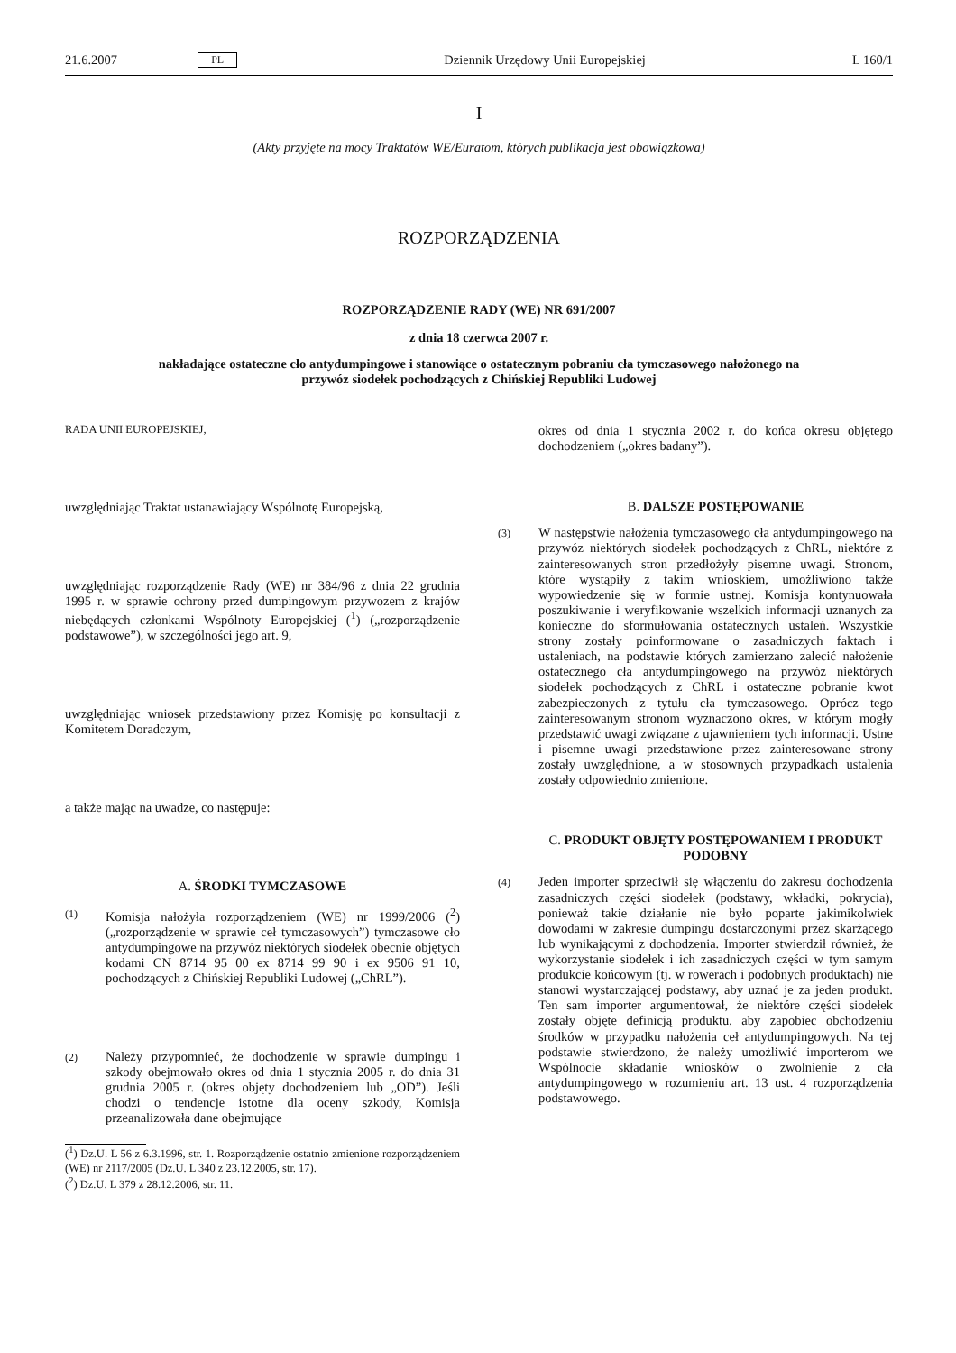21.6.2007 PL Dziennik Urzędowy Unii Europejskiej L 160/1
I
(Akty przyjęte na mocy Traktatów WE/Euratom, których publikacja jest obowiązkowa)
ROZPORZĄDZENIA
ROZPORZĄDZENIE RADY (WE) NR 691/2007
z dnia 18 czerwca 2007 r.
nakładające ostateczne cło antydumpingowe i stanowiące o ostatecznym pobraniu cła tymczasowego nałożonego na przywóz siodełek pochodzących z Chińskiej Republiki Ludowej
RADA UNII EUROPEJSKIEJ,
uwzględniając Traktat ustanawiający Wspólnotę Europejską,
uwzględniając rozporządzenie Rady (WE) nr 384/96 z dnia 22 grudnia 1995 r. w sprawie ochrony przed dumpingowym przywozem z krajów niebędących członkami Wspólnoty Europejskiej (<sup>1</sup>) („rozporządzenie podstawowe”), w szczególności jego art. 9,
uwzględniając wniosek przedstawiony przez Komisję po konsultacji z Komitetem Doradczym,
a także mając na uwadze, co następuje:
A. ŚRODKI TYMCZASOWE
(1)
Komisja nałożyła rozporządzeniem (WE) nr 1999/2006 (<sup>2</sup>) („rozporządzenie w sprawie ceł tymczasowych”) tymczasowe cło antydumpingowe na przywóz niektórych siodełek obecnie objętych kodami CN 8714 95 00 ex 8714 99 90 i ex 9506 91 10, pochodzących z Chińskiej Republiki Ludowej („ChRL”).
(2)
Należy przypomnieć, że dochodzenie w sprawie dumpingu i szkody obejmowało okres od dnia 1 stycznia 2005 r. do dnia 31 grudnia 2005 r. (okres objęty dochodzeniem lub „OD”). Jeśli chodzi o tendencje istotne dla oceny szkody, Komisja przeanalizowała dane obejmujące
(<sup>1</sup>) Dz.U. L 56 z 6.3.1996, str. 1. Rozporządzenie ostatnio zmienione rozporządzeniem (WE) nr 2117/2005 (Dz.U. L 340 z 23.12.2005, str. 17).
(<sup>2</sup>) Dz.U. L 379 z 28.12.2006, str. 11.
okres od dnia 1 stycznia 2002 r. do końca okresu objętego dochodzeniem („okres badany”).
B. DALSZE POSTĘPOWANIE
(3)
W następstwie nałożenia tymczasowego cła antydumpingowego na przywóz niektórych siodełek pochodzących z ChRL, niektóre z zainteresowanych stron przedłożyły pisemne uwagi. Stronom, które wystąpiły z takim wnioskiem, umożliwiono także wypowiedzenie się w formie ustnej. Komisja kontynuowała poszukiwanie i weryfikowanie wszelkich informacji uznanych za konieczne do sformułowania ostatecznych ustaleń. Wszystkie strony zostały poinformowane o zasadniczych faktach i ustaleniach, na podstawie których zamierzano zalecić nałożenie ostatecznego cła antydumpingowego na przywóz niektórych siodełek pochodzących z ChRL i ostateczne pobranie kwot zabezpieczonych z tytułu cła tymczasowego. Oprócz tego zainteresowanym stronom wyznaczono okres, w którym mogły przedstawić uwagi związane z ujawnieniem tych informacji. Ustne i pisemne uwagi przedstawione przez zainteresowane strony zostały uwzględnione, a w stosownych przypadkach ustalenia zostały odpowiednio zmienione.
C. PRODUKT OBJĘTY POSTĘPOWANIEM I PRODUKT PODOBNY
(4)
Jeden importer sprzeciwił się włączeniu do zakresu dochodzenia zasadniczych części siodełek (podstawy, wkładki, pokrycia), ponieważ takie działanie nie było poparte jakimikolwiek dowodami w zakresie dumpingu dostarczonymi przez skarżącego lub wynikającymi z dochodzenia. Importer stwierdził również, że wykorzystanie siodełek i ich zasadniczych części w tym samym produkcie końcowym (tj. w rowerach i podobnych produktach) nie stanowi wystarczającej podstawy, aby uznać je za jeden produkt. Ten sam importer argumentował, że niektóre części siodełek zostały objęte definicją produktu, aby zapobiec obchodzeniu środków w przypadku nałożenia ceł antydumpingowych. Na tej podstawie stwierdzono, że należy umożliwić importerom we Wspólnocie składanie wniosków o zwolnienie z cła antydumpingowego w rozumieniu art. 13 ust. 4 rozporządzenia podstawowego.